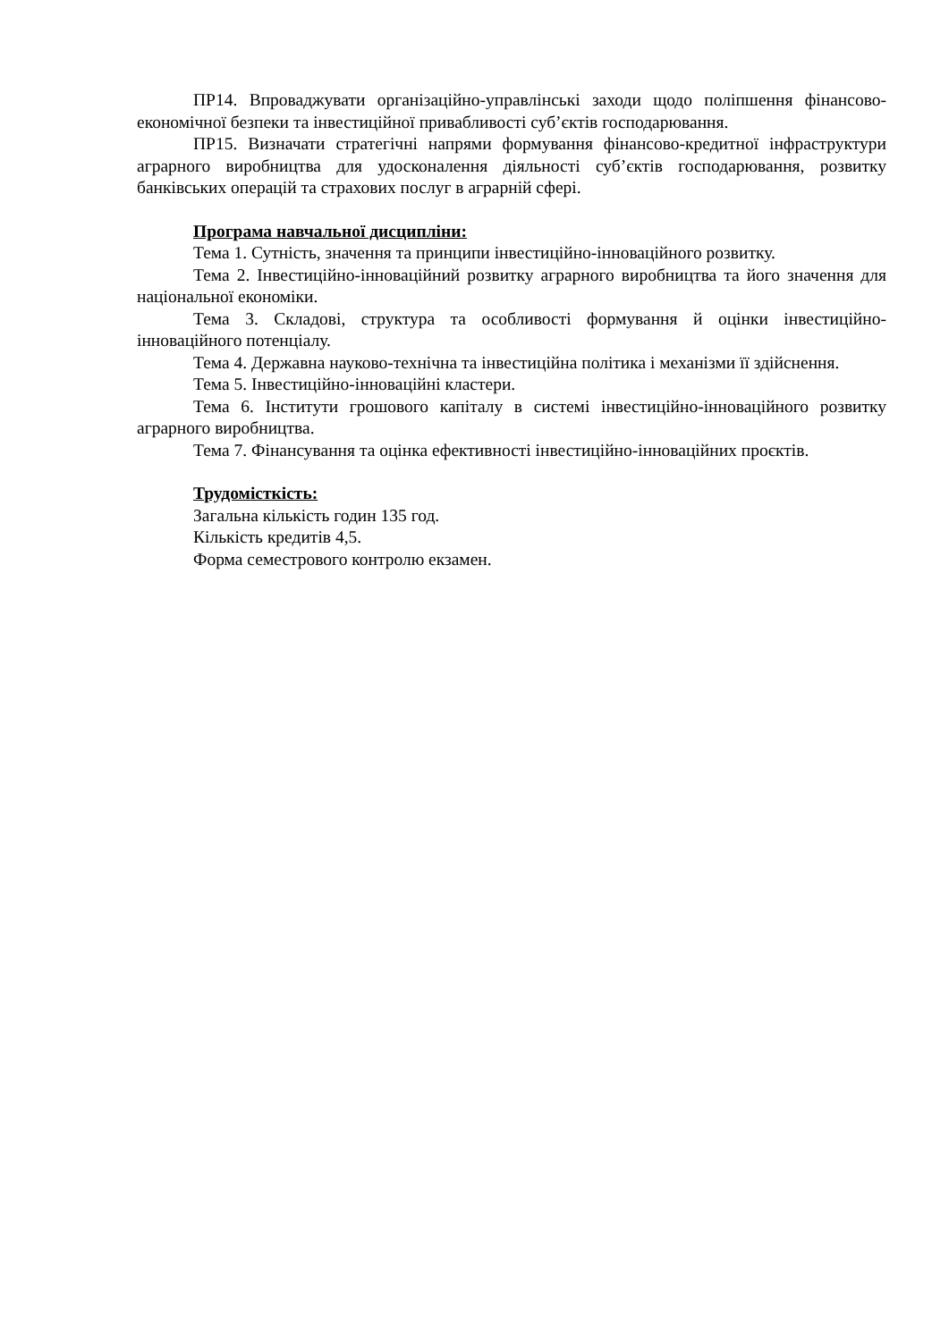ПР14. Впроваджувати організаційно-управлінські заходи щодо поліпшення фінансово-економічної безпеки та інвестиційної привабливості суб’єктів господарювання.
ПР15. Визначати стратегічні напрями формування фінансово-кредитної інфраструктури аграрного виробництва для удосконалення діяльності суб’єктів господарювання, розвитку банківських операцій та страхових послуг в аграрній сфері.
Програма навчальної дисципліни:
Тема 1. Сутність, значення та принципи інвестиційно-інноваційного розвитку.
Тема 2. Інвестиційно-інноваційний розвитку аграрного виробництва та його значення для національної економіки.
Тема 3. Складові, структура та особливості формування й оцінки інвестиційно-інноваційного потенціалу.
Тема 4. Державна науково-технічна та інвестиційна політика і механізми її здійснення.
Тема 5. Інвестиційно-інноваційні кластери.
Тема 6. Інститути грошового капіталу в системі інвестиційно-інноваційного розвитку аграрного виробництва.
Тема 7. Фінансування та оцінка ефективності інвестиційно-інноваційних проєктів.
Трудомісткість:
Загальна кількість годин 135 год.
Кількість кредитів 4,5.
Форма семестрового контролю екзамен.